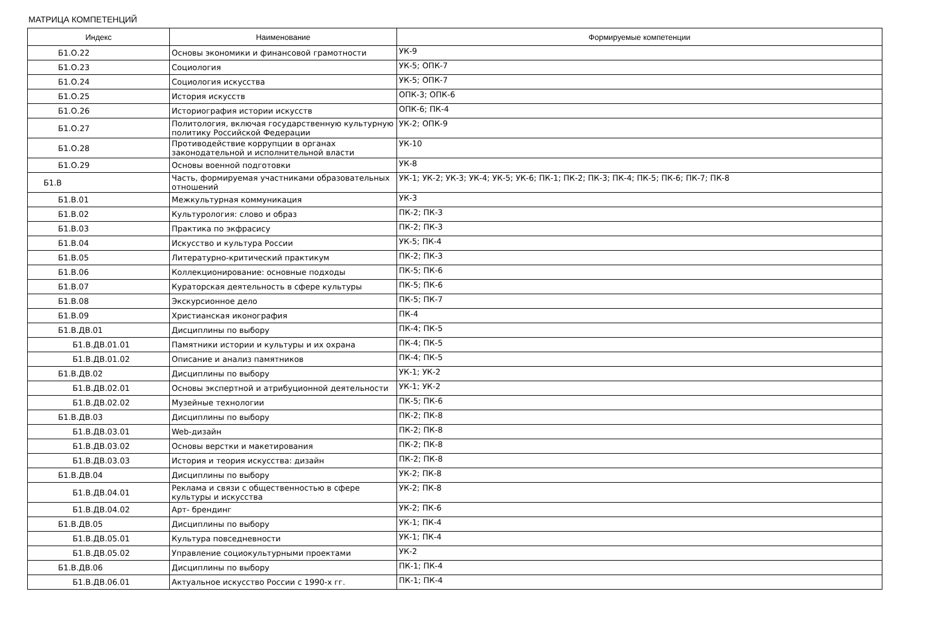МАТРИЦА КОМПЕТЕНЦИЙ
| Индекс | Наименование | Формируемые компетенции |
| --- | --- | --- |
| Б1.О.22 | Основы экономики и финансовой грамотности | УК-9 |
| Б1.О.23 | Социология | УК-5; ОПК-7 |
| Б1.О.24 | Социология искусства | УК-5; ОПК-7 |
| Б1.О.25 | История искусств | ОПК-3; ОПК-6 |
| Б1.О.26 | Историография истории искусств | ОПК-6; ПК-4 |
| Б1.О.27 | Политология, включая государственную культурную политику Российской Федерации | УК-2; ОПК-9 |
| Б1.О.28 | Противодействие коррупции в органах законодательной и исполнительной власти | УК-10 |
| Б1.О.29 | Основы военной подготовки | УК-8 |
| Б1.В | Часть, формируемая участниками образовательных отношений | УК-1; УК-2; УК-3; УК-4; УК-5; УК-6; ПК-1; ПК-2; ПК-3; ПК-4; ПК-5; ПК-6; ПК-7; ПК-8 |
| Б1.В.01 | Межкультурная коммуникация | УК-3 |
| Б1.В.02 | Культурология: слово и образ | ПК-2; ПК-3 |
| Б1.В.03 | Практика по экфрасису | ПК-2; ПК-3 |
| Б1.В.04 | Искусство и культура России | УК-5; ПК-4 |
| Б1.В.05 | Литературно-критический практикум | ПК-2; ПК-3 |
| Б1.В.06 | Коллекционирование: основные подходы | ПК-5; ПК-6 |
| Б1.В.07 | Кураторская деятельность в сфере культуры | ПК-5; ПК-6 |
| Б1.В.08 | Экскурсионное дело | ПК-5; ПК-7 |
| Б1.В.09 | Христианская иконография | ПК-4 |
| Б1.В.ДВ.01 | Дисциплины по выбору | ПК-4; ПК-5 |
| Б1.В.ДВ.01.01 | Памятники истории и культуры и их охрана | ПК-4; ПК-5 |
| Б1.В.ДВ.01.02 | Описание и анализ памятников | ПК-4; ПК-5 |
| Б1.В.ДВ.02 | Дисциплины по выбору | УК-1; УК-2 |
| Б1.В.ДВ.02.01 | Основы экспертной и атрибуционной деятельности | УК-1; УК-2 |
| Б1.В.ДВ.02.02 | Музейные технологии | ПК-5; ПК-6 |
| Б1.В.ДВ.03 | Дисциплины по выбору | ПК-2; ПК-8 |
| Б1.В.ДВ.03.01 | Web-дизайн | ПК-2; ПК-8 |
| Б1.В.ДВ.03.02 | Основы верстки и макетирования | ПК-2; ПК-8 |
| Б1.В.ДВ.03.03 | История и теория искусства: дизайн | ПК-2; ПК-8 |
| Б1.В.ДВ.04 | Дисциплины по выбору | УК-2; ПК-8 |
| Б1.В.ДВ.04.01 | Реклама и связи с общественностью в сфере культуры и искусства | УК-2; ПК-8 |
| Б1.В.ДВ.04.02 | Арт- брендинг | УК-2; ПК-6 |
| Б1.В.ДВ.05 | Дисциплины по выбору | УК-1; ПК-4 |
| Б1.В.ДВ.05.01 | Культура повседневности | УК-1; ПК-4 |
| Б1.В.ДВ.05.02 | Управление социокультурными проектами | УК-2 |
| Б1.В.ДВ.06 | Дисциплины по выбору | ПК-1; ПК-4 |
| Б1.В.ДВ.06.01 | Актуальное искусство России с 1990-х гг. | ПК-1; ПК-4 |